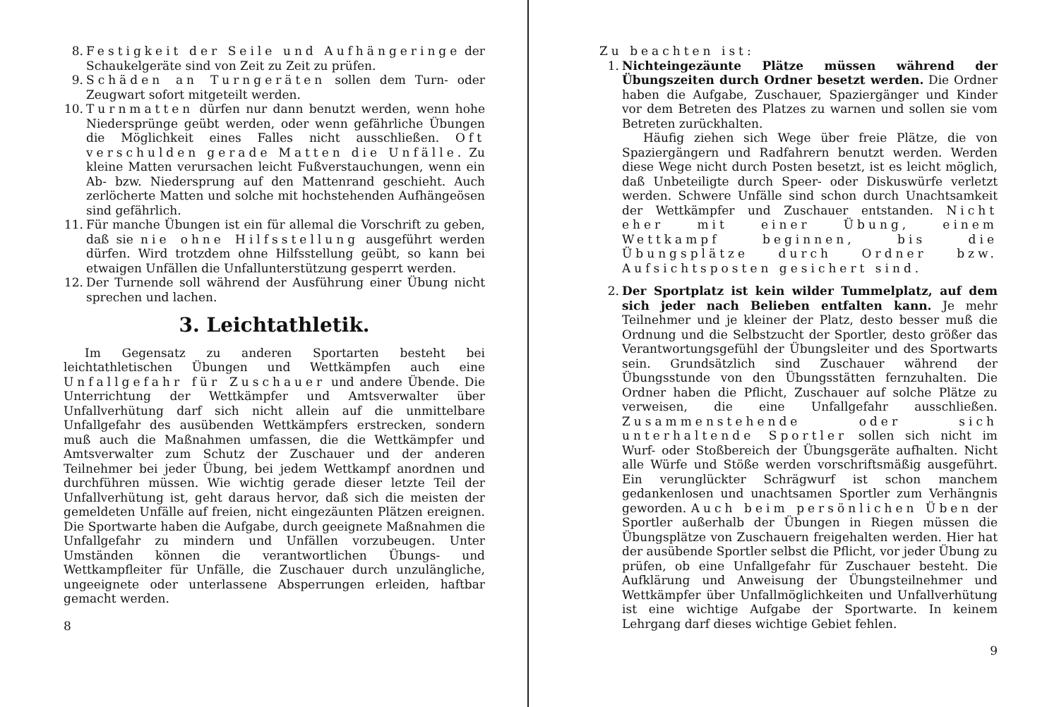8. Festigkeit der Seile und Aufhängeringe der Schaukelgeräte sind von Zeit zu Zeit zu prüfen.
9. Schäden an Turngeräten sollen dem Turn- oder Zeugwart sofort mitgeteilt werden.
10.
Turnmatten dürfen nur dann benutzt werden, wenn hohe Niedersprünge geübt werden, oder wenn gefährliche Übungen die Möglichkeit eines Falles nicht ausschließen. Oft verschulden gerade Matten die Unfälle. Zu kleine Matten verursachen leicht Fußverstauchungen, wenn ein Ab- bzw. Niedersprung auf den Mattenrand geschieht. Auch zerlöcherte Matten und solche mit hochstehenden Aufhängeösen sind gefährlich.
11.
Für manche Übungen ist ein für allemal die Vorschrift zu geben, daß sie nie ohne Hilfsstellung ausgeführt werden dürfen. Wird trotzdem ohne Hilfsstellung geübt, so kann bei etwaigen Unfällen die Unfallunterstützung gesperrt werden.
12.
Der Turnende soll während der Ausführung einer Übung nicht sprechen und lachen.
3. Leichtathletik.
Im Gegensatz zu anderen Sportarten besteht bei leichtathletischen Übungen und Wettkämpfen auch eine Unfallgefahr für Zuschauer und andere Übende. Die Unterrichtung der Wettkämpfer und Amtsverwalter über Unfallverhütung darf sich nicht allein auf die unmittelbare Unfallgefahr des ausübenden Wettkämpfers erstrecken, sondern muß auch die Maßnahmen umfassen, die die Wettkämpfer und Amtsverwalter zum Schutz der Zuschauer und der anderen Teilnehmer bei jeder Übung, bei jedem Wettkampf anordnen und durchführen müssen. Wie wichtig gerade dieser letzte Teil der Unfallverhütung ist, geht daraus hervor, daß sich die meisten der gemeldeten Unfälle auf freien, nicht eingezäunten Plätzen ereignen. Die Sportwarte haben die Aufgabe, durch geeignete Maßnahmen die Unfallgefahr zu mindern und Unfällen vorzubeugen. Unter Umständen können die verantwortlichen Übungs- und Wettkampfleiter für Unfälle, die Zuschauer durch unzulängliche, ungeeignete oder unterlassene Absperrungen erleiden, haftbar gemacht werden.
8
Zu beachten ist:
1. Nichteingezäunte Plätze müssen während der Übungszeiten durch Ordner besetzt werden. Die Ordner haben die Aufgabe, Zuschauer, Spaziergänger und Kinder vor dem Betreten des Platzes zu warnen und sollen sie vom Betreten zurückhalten.
Häufig ziehen sich Wege über freie Plätze, die von Spaziergängern und Radfahrern benutzt werden. Werden diese Wege nicht durch Posten besetzt, ist es leicht möglich, daß Unbeteiligte durch Speer- oder Diskuswürfe verletzt werden. Schwere Unfälle sind schon durch Unachtsamkeit der Wettkämpfer und Zuschauer entstanden. Nicht eher mit einer Übung, einem Wettkampf beginnen, bis die Übungsplätze durch Ordner bzw. Aufsichtsposten gesichert sind.
2. Der Sportplatz ist kein wilder Tummelplatz, auf dem sich jeder nach Belieben entfalten kann. Je mehr Teilnehmer und je kleiner der Platz, desto besser muß die Ordnung und die Selbstzucht der Sportler, desto größer das Verantwortungsgefühl der Übungsleiter und des Sportwarts sein. Grundsätzlich sind Zuschauer während der Übungsstunde von den Übungsstätten fernzuhalten. Die Ordner haben die Pflicht, Zuschauer auf solche Plätze zu verweisen, die eine Unfallgefahr ausschließen. Zusammenstehende oder sich unterhaltende Sportler sollen sich nicht im Wurf- oder Stoßbereich der Übungsgeräte aufhalten. Nicht alle Würfe und Stöße werden vorschriftsmäßig ausgeführt. Ein verunglückter Schrägwurf ist schon manchem gedankenlosen und unachtsamen Sportler zum Verhängnis geworden. Auch beim persönlichen Üben der Sportler außerhalb der Übungen in Riegen müssen die Übungsplätze von Zuschauern freigehalten werden. Hier hat der ausübende Sportler selbst die Pflicht, vor jeder Übung zu prüfen, ob eine Unfallgefahr für Zuschauer besteht. Die Aufklärung und Anweisung der Übungsteilnehmer und Wettkämpfer über Unfallmöglichkeiten und Unfallverhütung ist eine wichtige Aufgabe der Sportwarte. In keinem Lehrgang darf dieses wichtige Gebiet fehlen.
9